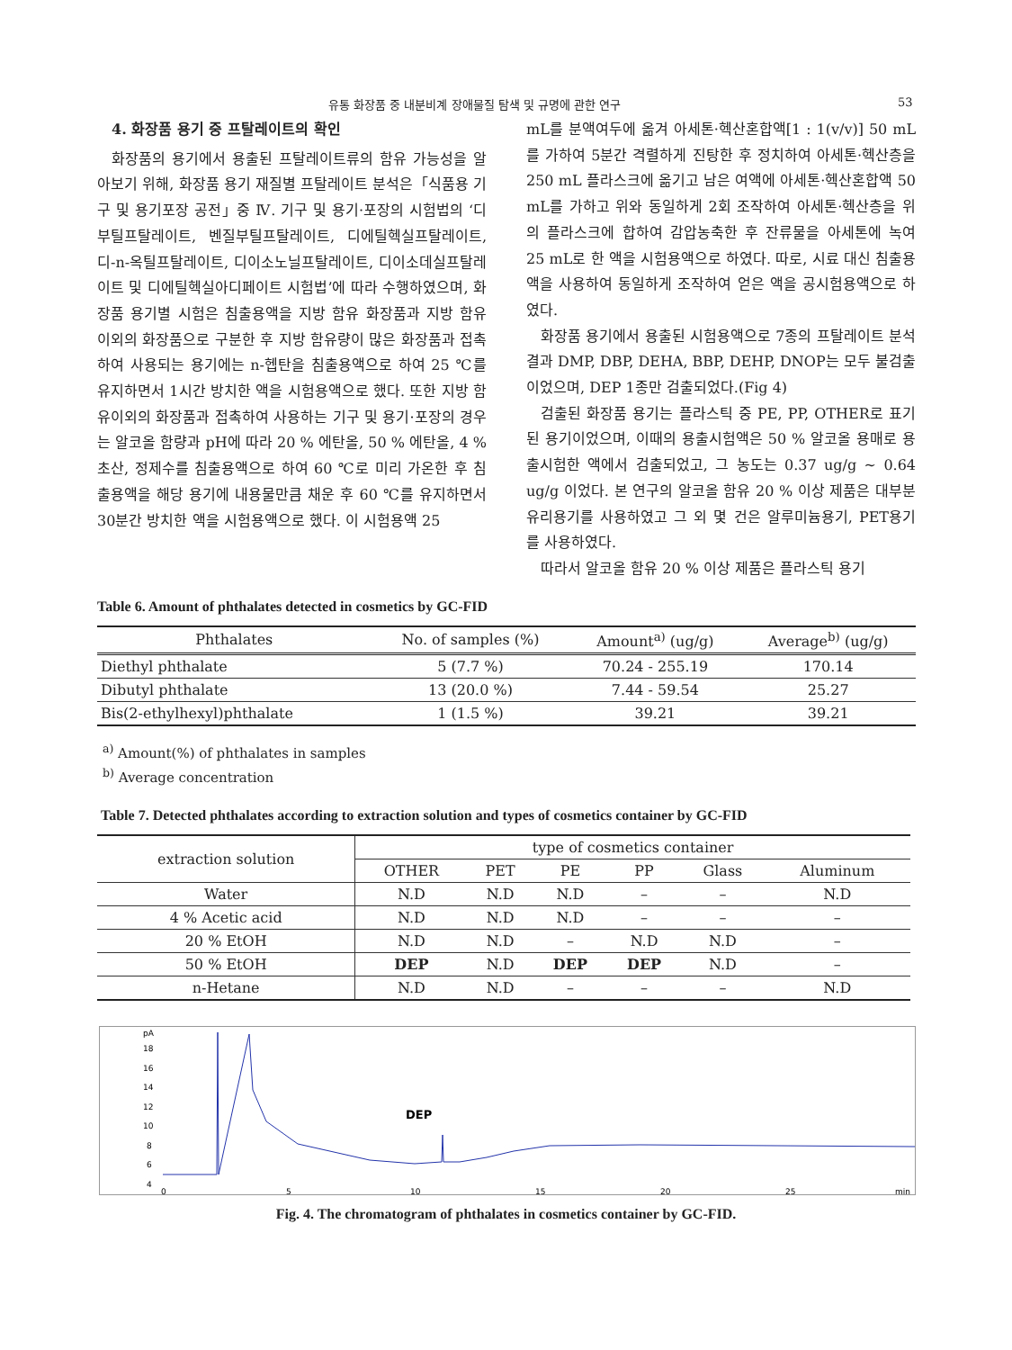유통 화장품 중 내분비계 장애물질 탐색 및 규명에 관한 연구 53
4. 화장품 용기 중 프탈레이트의 확인
화장품의 용기에서 용출된 프탈레이트류의 함유 가능성을 알아보기 위해, 화장품 용기 재질별 프탈레이트 분석은「식품용 기구 및 용기포장 공전」중 Ⅳ. 기구 및 용기·포장의 시험법의 ‘디부틸프탈레이트, 벤질부틸프탈레이트, 디에틸헥실프탈레이트, 디-n-옥틸프탈레이트, 디이소노닐프탈레이트, 디이소데실프탈레이트 및 디에틸헥실아디페이트 시험법’에 따라 수행하였으며, 화장품 용기별 시험은 침출용액을 지방 함유 화장품과 지방 함유 이외의 화장품으로 구분한 후 지방 함유량이 많은 화장품과 접촉하여 사용되는 용기에는 n-헵탄을 침출용액으로 하여 25 ℃를 유지하면서 1시간 방치한 액을 시험용액으로 했다. 또한 지방 함유이외의 화장품과 접촉하여 사용하는 기구 및 용기·포장의 경우는 알코올 함량과 pH에 따라 20 % 에탄올, 50 % 에탄올, 4 % 초산, 정제수를 침출용액으로 하여 60 ℃로 미리 가온한 후 침출용액을 해당 용기에 내용물만큼 채운 후 60 ℃를 유지하면서 30분간 방치한 액을 시험용액으로 했다. 이 시험용액 25
mL를 분액여두에 옮겨 아세톤·헥산혼합액[1 : 1(v/v)] 50 mL를 가하여 5분간 격렬하게 진탕한 후 정치하여 아세톤·헥산층을 250 mL 플라스크에 옮기고 남은 여액에 아세톤·헥산혼합액 50 mL를 가하고 위와 동일하게 2회 조작하여 아세톤·헥산층을 위의 플라스크에 합하여 감압농축한 후 잔류물을 아세톤에 녹여 25 mL로 한 액을 시험용액으로 하였다. 따로, 시료 대신 침출용액을 사용하여 동일하게 조작하여 얻은 액을 공시험용액으로 하였다.
화장품 용기에서 용출된 시험용액으로 7종의 프탈레이트 분석결과 DMP, DBP, DEHA, BBP, DEHP, DNOP는 모두 불검출이었으며, DEP 1종만 검출되었다.(Fig 4)
검출된 화장품 용기는 플라스틱 중 PE, PP, OTHER로 표기된 용기이었으며, 이때의 용출시험액은 50 % 알코올 용매로 용출시험한 액에서 검출되었고, 그 농도는 0.37 ug/g ~ 0.64 ug/g 이었다. 본 연구의 알코올 함유 20 % 이상 제품은 대부분 유리용기를 사용하였고 그 외 몇 건은 알루미늄용기, PET용기를 사용하였다.
따라서 알코올 함유 20 % 이상 제품은 플라스틱 용기
Table 6. Amount of phthalates detected in cosmetics by GC-FID
| Phthalates | No. of samples (%) | Amount<sup>a)</sup> (ug/g) | Average<sup>b)</sup> (ug/g) |
| --- | --- | --- | --- |
| Diethyl phthalate | 5 (7.7 %) | 70.24 - 255.19 | 170.14 |
| Dibutyl phthalate | 13 (20.0 %) | 7.44 - 59.54 | 25.27 |
| Bis(2-ethylhexyl)phthalate | 1 (1.5 %) | 39.21 | 39.21 |
<sup>a)</sup> Amount(%) of phthalates in samples
<sup>b)</sup> Average concentration
Table 7. Detected phthalates according to extraction solution and types of cosmetics container by GC-FID
| extraction solution | type of cosmetics container | | | | | |
| --- | --- | --- | --- | --- | --- | --- |
| | OTHER | PET | PE | PP | Glass | Aluminum |
| Water | N.D | N.D | N.D | – | – | N.D |
| 4 % Acetic acid | N.D | N.D | N.D | – | – | – |
| 20 % EtOH | N.D | N.D | – | N.D | N.D | – |
| 50 % EtOH | DEP | N.D | DEP | DEP | N.D | – |
| n-Hetane | N.D | N.D | – | – | – | N.D |
pA
18
16
14
12
10
8
6
4
0
5
10
15
20
25
min
DEP
Fig. 4. The chromatogram of phthalates in cosmetics container by GC-FID.